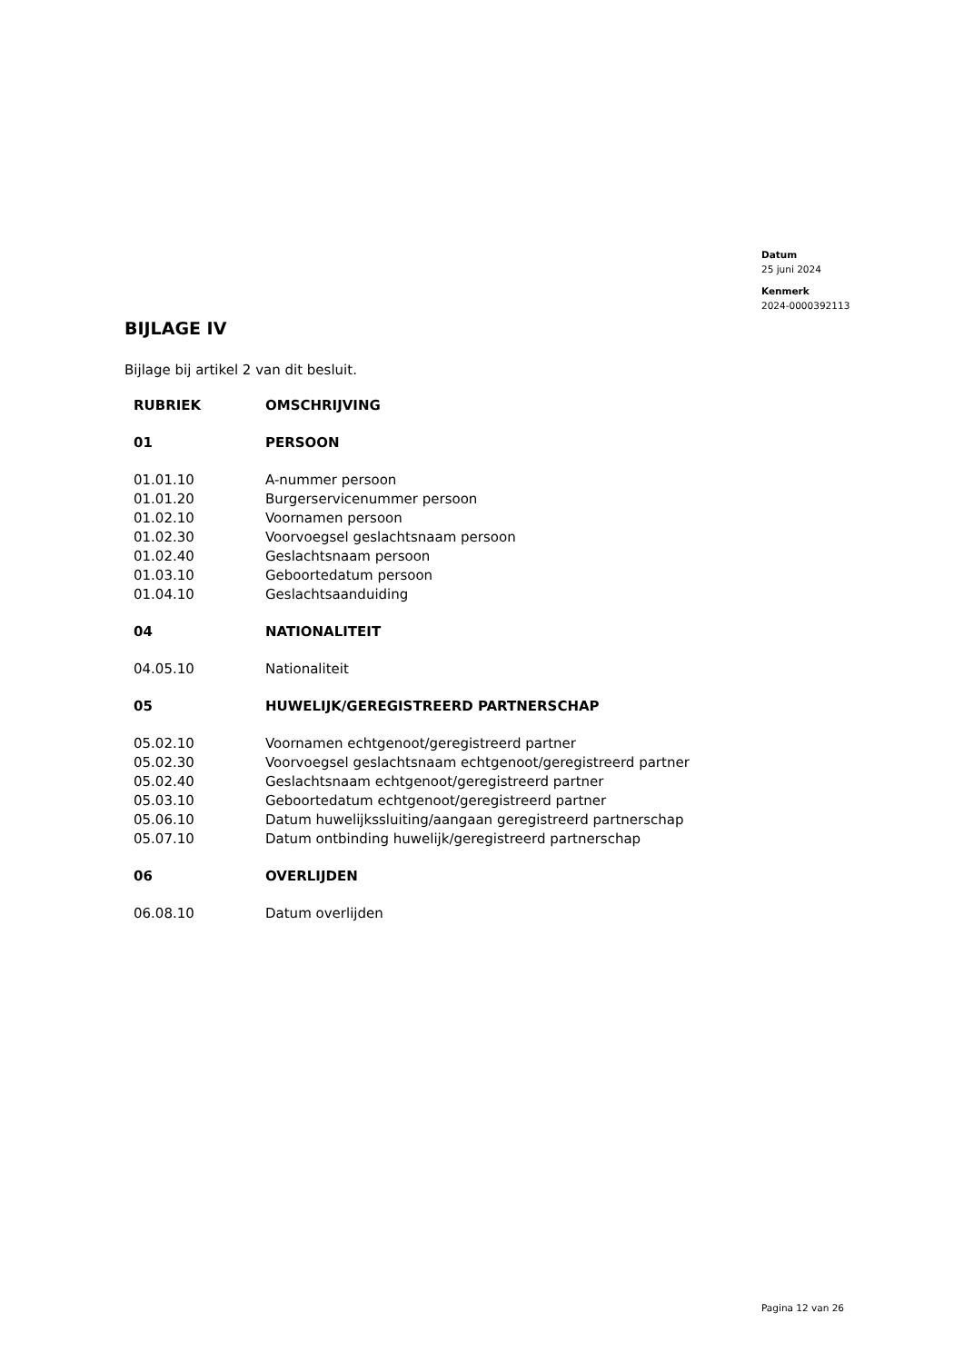Datum
25 juni 2024
Kenmerk
2024-0000392113
BIJLAGE IV
Bijlage bij artikel 2 van dit besluit.
| RUBRIEK | OMSCHRIJVING |
| --- | --- |
| 01 | PERSOON |
| 01.01.10 | A-nummer persoon |
| 01.01.20 | Burgerservicenummer persoon |
| 01.02.10 | Voornamen persoon |
| 01.02.30 | Voorvoegsel geslachtsnaam persoon |
| 01.02.40 | Geslachtsnaam persoon |
| 01.03.10 | Geboortedatum persoon |
| 01.04.10 | Geslachtsaanduiding |
| 04 | NATIONALITEIT |
| 04.05.10 | Nationaliteit |
| 05 | HUWELIJK/GEREGISTREERD PARTNERSCHAP |
| 05.02.10 | Voornamen echtgenoot/geregistreerd partner |
| 05.02.30 | Voorvoegsel geslachtsnaam echtgenoot/geregistreerd partner |
| 05.02.40 | Geslachtsnaam echtgenoot/geregistreerd partner |
| 05.03.10 | Geboortedatum echtgenoot/geregistreerd partner |
| 05.06.10 | Datum huwelijkssluiting/aangaan geregistreerd partnerschap |
| 05.07.10 | Datum ontbinding huwelijk/geregistreerd partnerschap |
| 06 | OVERLIJDEN |
| 06.08.10 | Datum overlijden |
Pagina 12 van 26